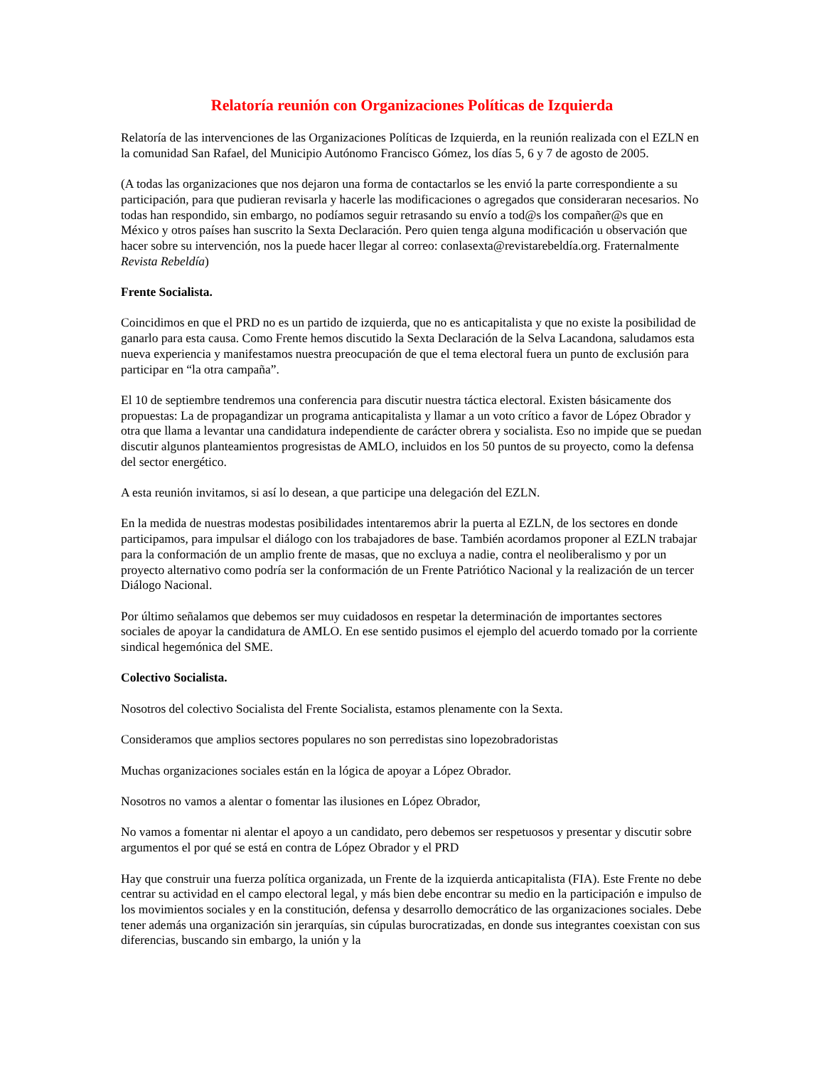Relatoría reunión con Organizaciones Políticas de Izquierda
Relatoría de las intervenciones de las Organizaciones Políticas de Izquierda, en la reunión realizada con el EZLN en la comunidad San Rafael, del Municipio Autónomo Francisco Gómez, los días 5, 6 y 7 de agosto de 2005.
(A todas las organizaciones que nos dejaron una forma de contactarlos se les envió la parte correspondiente a su participación, para que pudieran revisarla y hacerle las modificaciones o agregados que consideraran necesarios. No todas han respondido, sin embargo, no podíamos seguir retrasando su envío a tod@s los compañer@s que en México y otros países han suscrito la Sexta Declaración. Pero quien tenga alguna modificación u observación que hacer sobre su intervención, nos la puede hacer llegar al correo: conlasexta@revistarebeldía.org. Fraternalmente Revista Rebeldía)
Frente Socialista.
Coincidimos en que el PRD no es un partido de izquierda, que no es anticapitalista y que no existe la posibilidad de ganarlo para esta causa. Como Frente hemos discutido la Sexta Declaración de la Selva Lacandona, saludamos esta nueva experiencia y manifestamos nuestra preocupación de que el tema electoral fuera un punto de exclusión para participar en “la otra campaña”.
El 10 de septiembre tendremos una conferencia para discutir nuestra táctica electoral. Existen básicamente dos propuestas: La de propagandizar un programa anticapitalista y llamar a un voto crítico a favor de López Obrador y otra que llama a levantar una candidatura independiente de carácter obrera y socialista. Eso no impide que se puedan discutir algunos planteamientos progresistas de AMLO, incluidos en los 50 puntos de su proyecto, como la defensa del sector energético.
A esta reunión invitamos, si así lo desean, a que participe una delegación del EZLN.
En la medida de nuestras modestas posibilidades intentaremos abrir la puerta al EZLN, de los sectores en donde participamos, para impulsar el diálogo con los trabajadores de base. También acordamos proponer al EZLN trabajar para la conformación de un amplio frente de masas, que no excluya a nadie, contra el neoliberalismo y por un proyecto alternativo como podría ser la conformación de un Frente Patriótico Nacional y la realización de un tercer Diálogo Nacional.
Por último señalamos que debemos ser muy cuidadosos en respetar la determinación de importantes sectores sociales de apoyar la candidatura de AMLO. En ese sentido pusimos el ejemplo del acuerdo tomado por la corriente sindical hegemónica del SME.
Colectivo Socialista.
Nosotros del colectivo Socialista del Frente Socialista, estamos plenamente con la Sexta.
Consideramos que amplios sectores populares no son perredistas sino lopezobradoristas
Muchas organizaciones sociales están en la lógica de apoyar a López Obrador.
Nosotros no vamos a alentar o fomentar las ilusiones en López Obrador,
No vamos a fomentar ni alentar el apoyo a un candidato, pero debemos ser respetuosos y presentar y discutir sobre argumentos el por qué se está en contra de López Obrador y el PRD
Hay que construir una fuerza política organizada, un Frente de la izquierda anticapitalista (FIA). Este Frente no debe centrar su actividad en el campo electoral legal, y más bien debe encontrar su medio en la participación e impulso de los movimientos sociales y en la constitución, defensa y desarrollo democrático de las organizaciones sociales. Debe tener además una organización sin jerarquías, sin cúpulas burocratizadas, en donde sus integrantes coexistan con sus diferencias, buscando sin embargo, la unión y la